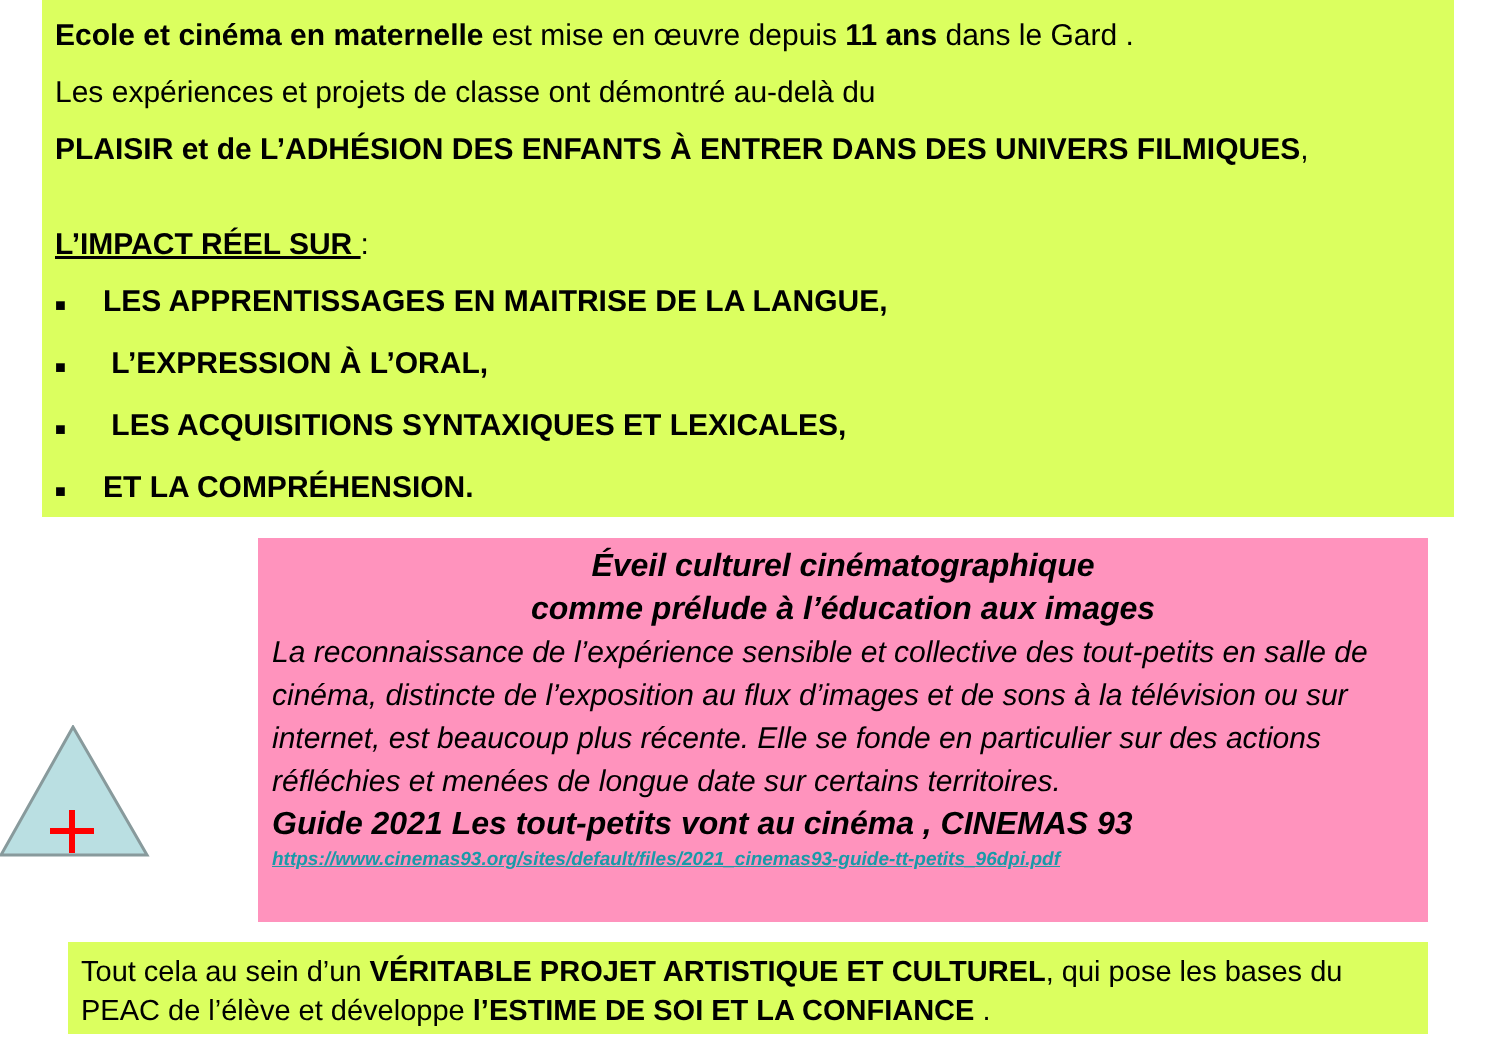Ecole et cinéma en maternelle est mise en œuvre depuis 11 ans dans le Gard .
Les expériences et projets de classe ont démontré au-delà du
PLAISIR et de L’ADHÉSION DES ENFANTS À ENTRER DANS DES UNIVERS FILMIQUES,
L’IMPACT RÉEL SUR :
■ LES APPRENTISSAGES EN MAITRISE DE LA LANGUE,
■ L’EXPRESSION À L’ORAL,
■ LES ACQUISITIONS SYNTAXIQUES ET LEXICALES,
■ ET LA COMPRÉHENSION.
Éveil culturel cinématographique
comme prélude à l’éducation aux images
La reconnaissance de l’expérience sensible et collective des tout-petits en salle de cinéma, distincte de l’exposition au flux d’images et de sons à la télévision ou sur internet, est beaucoup plus récente. Elle se fonde en particulier sur des actions réfléchies et menées de longue date sur certains territoires.
Guide 2021 Les tout-petits vont au cinéma , CINEMAS 93
https://www.cinemas93.org/sites/default/files/2021_cinemas93-guide-tt-petits_96dpi.pdf
Tout cela au sein d’un VÉRITABLE PROJET ARTISTIQUE ET CULTUREL, qui pose les bases du PEAC de l’élève et développe l’ESTIME DE SOI ET LA CONFIANCE .